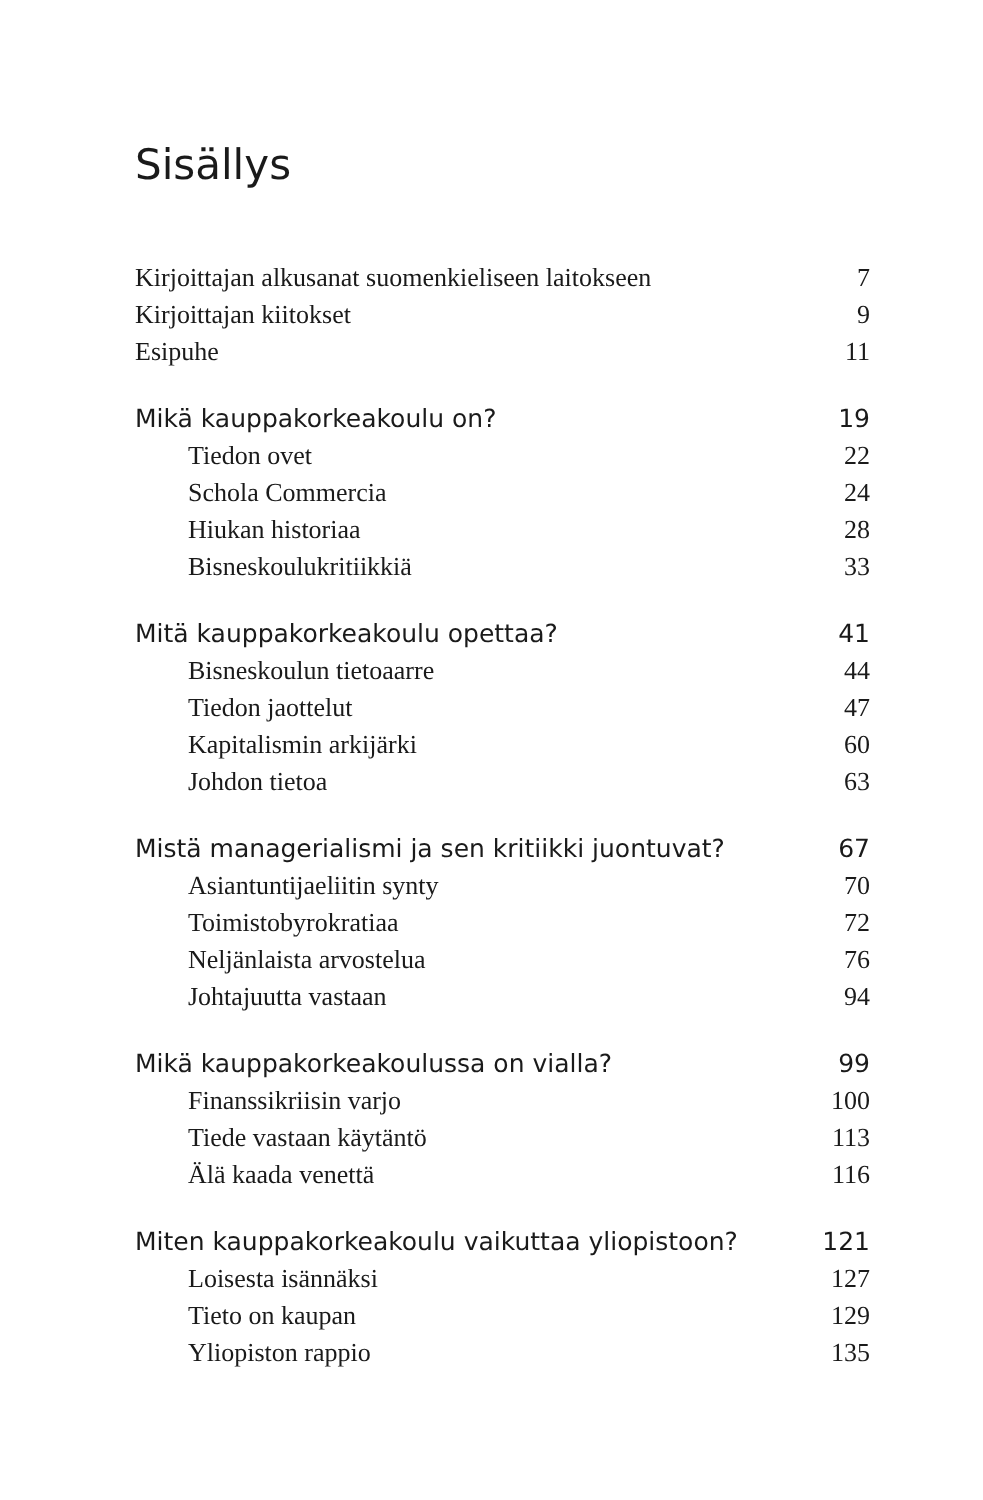Sisällys
Kirjoittajan alkusanat suomenkieliseen laitokseen 7
Kirjoittajan kiitokset 9
Esipuhe 11
Mikä kauppakorkeakoulu on? 19
Tiedon ovet 22
Schola Commercia 24
Hiukan historiaa 28
Bisneskoulukritiikkiä 33
Mitä kauppakorkeakoulu opettaa? 41
Bisneskoulun tietoaarre 44
Tiedon jaottelut 47
Kapitalismin arkijärki 60
Johdon tietoa 63
Mistä managerialismi ja sen kritiikki juontuvat? 67
Asiantuntijaeliitin synty 70
Toimistobyrokratiaa 72
Neljänlaista arvostelua 76
Johtajuutta vastaan 94
Mikä kauppakorkeakoulussa on vialla? 99
Finanssikriisin varjo 100
Tiede vastaan käytäntö 113
Älä kaada venettä 116
Miten kauppakorkeakoulu vaikuttaa yliopistoon? 121
Loisesta isännäksi 127
Tieto on kaupan 129
Yliopiston rappio 135